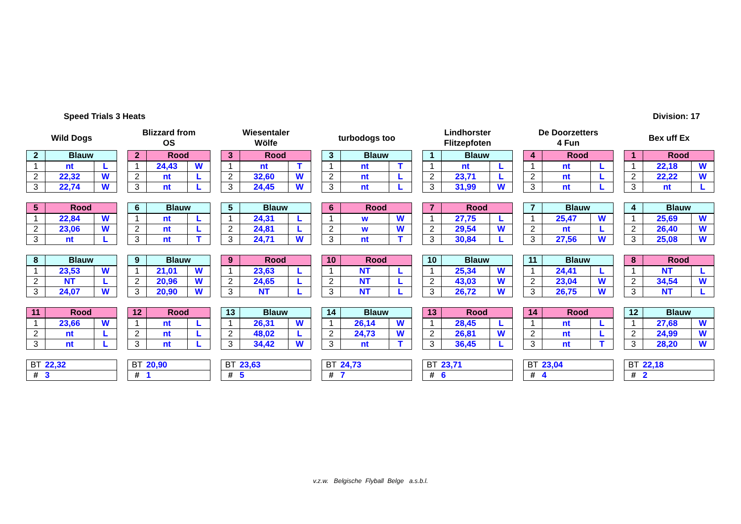Speed Trials 3 Heats Division: 17
Wild Dogs
| 2 | Blauw | |
| --- | --- | --- |
| 1 | nt | L |
| 2 | 22,32 | W |
| 3 | 22,74 | W |
| 5 | Rood | |
| --- | --- | --- |
| 1 | 22,84 | W |
| 2 | 23,06 | W |
| 3 | nt | L |
| 8 | Blauw | |
| --- | --- | --- |
| 1 | 23,53 | W |
| 2 | NT | L |
| 3 | 24,07 | W |
| 11 | Rood | |
| --- | --- | --- |
| 1 | 23,66 | W |
| 2 | nt | L |
| 3 | nt | L |
| BT | 22,32 |
| # | 3 |
Blizzard from
OS
| 2 | Rood | |
| --- | --- | --- |
| 1 | 24,43 | W |
| 2 | nt | L |
| 3 | nt | L |
| 6 | Blauw | |
| --- | --- | --- |
| 1 | nt | L |
| 2 | nt | L |
| 3 | nt | T |
| 9 | Blauw | |
| --- | --- | --- |
| 1 | 21,01 | W |
| 2 | 20,96 | W |
| 3 | 20,90 | W |
| 12 | Rood | |
| --- | --- | --- |
| 1 | nt | L |
| 2 | nt | L |
| 3 | nt | L |
| BT | 20,90 |
| # | 1 |
Wiesentaler
Wölfe
| 3 | Rood | |
| --- | --- | --- |
| 1 | nt | T |
| 2 | 32,60 | W |
| 3 | 24,45 | W |
| 5 | Blauw | |
| --- | --- | --- |
| 1 | 24,31 | L |
| 2 | 24,81 | L |
| 3 | 24,71 | W |
| 9 | Rood | |
| --- | --- | --- |
| 1 | 23,63 | L |
| 2 | 24,65 | L |
| 3 | NT | L |
| 13 | Blauw | |
| --- | --- | --- |
| 1 | 26,31 | W |
| 2 | 48,02 | L |
| 3 | 34,42 | W |
| BT | 23,63 |
| # | 5 |
turbodogs too
| 3 | Blauw | |
| --- | --- | --- |
| 1 | nt | T |
| 2 | nt | L |
| 3 | nt | L |
| 6 | Rood | |
| --- | --- | --- |
| 1 | w | W |
| 2 | w | W |
| 3 | nt | T |
| 10 | Rood | |
| --- | --- | --- |
| 1 | NT | L |
| 2 | NT | L |
| 3 | NT | L |
| 14 | Blauw | |
| --- | --- | --- |
| 1 | 26,14 | W |
| 2 | 24,73 | W |
| 3 | nt | T |
| BT | 24,73 |
| # | 7 |
Lindhorster
Flitzepfoten
| 1 | Blauw | |
| --- | --- | --- |
| 1 | nt | L |
| 2 | 23,71 | L |
| 3 | 31,99 | W |
| 7 | Rood | |
| --- | --- | --- |
| 1 | 27,75 | L |
| 2 | 29,54 | W |
| 3 | 30,84 | L |
| 10 | Blauw | |
| --- | --- | --- |
| 1 | 25,34 | W |
| 2 | 43,03 | W |
| 3 | 26,72 | W |
| 13 | Rood | |
| --- | --- | --- |
| 1 | 28,45 | L |
| 2 | 26,81 | W |
| 3 | 36,45 | L |
| BT | 23,71 |
| # | 6 |
De Doorzetters
4 Fun
| 4 | Rood | |
| --- | --- | --- |
| 1 | nt | L |
| 2 | nt | L |
| 3 | nt | L |
| 7 | Blauw | |
| --- | --- | --- |
| 1 | 25,47 | W |
| 2 | nt | L |
| 3 | 27,56 | W |
| 11 | Blauw | |
| --- | --- | --- |
| 1 | 24,41 | L |
| 2 | 23,04 | W |
| 3 | 26,75 | W |
| 14 | Rood | |
| --- | --- | --- |
| 1 | nt | L |
| 2 | nt | L |
| 3 | nt | T |
| BT | 23,04 |
| # | 4 |
Bex uff Ex
| 1 | Rood | |
| --- | --- | --- |
| 1 | 22,18 | W |
| 2 | 22,22 | W |
| 3 | nt | L |
| 4 | Blauw | |
| --- | --- | --- |
| 1 | 25,69 | W |
| 2 | 26,40 | W |
| 3 | 25,08 | W |
| 8 | Rood | |
| --- | --- | --- |
| 1 | NT | L |
| 2 | 34,54 | W |
| 3 | NT | L |
| 12 | Blauw | |
| --- | --- | --- |
| 1 | 27,68 | W |
| 2 | 24,99 | W |
| 3 | 28,20 | W |
| BT | 22,18 |
| # | 2 |
v.z.w. Belgische Flyball Belge a.s.b.l.